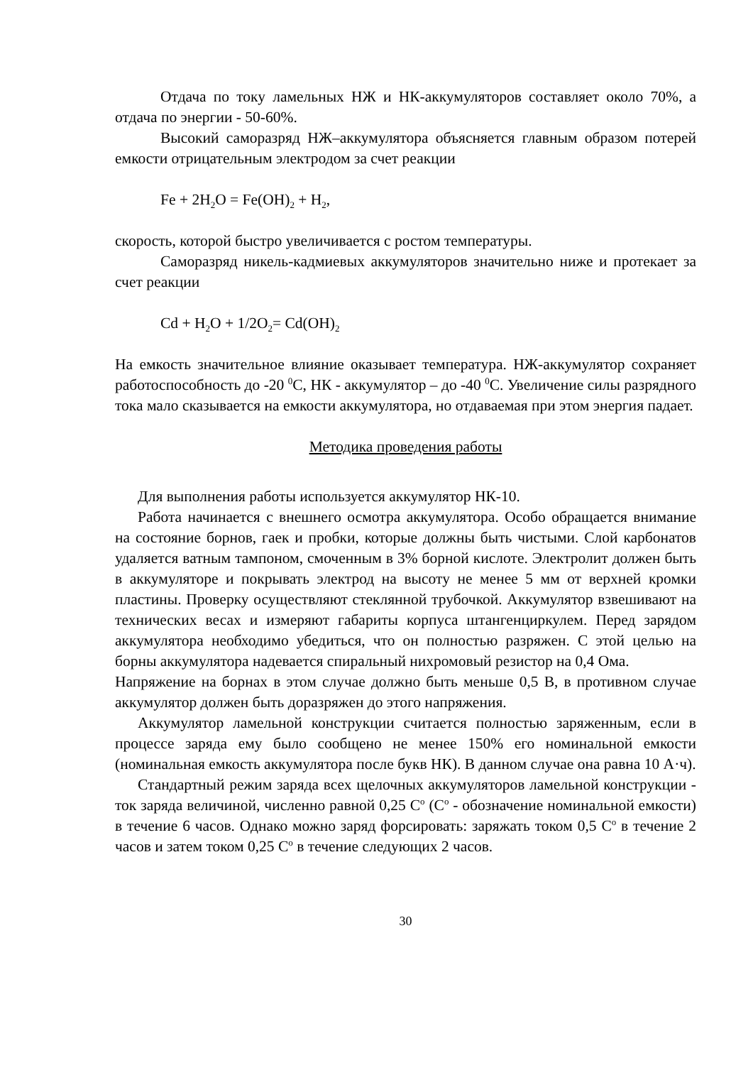Отдача по току ламельных НЖ и НК-аккумуляторов составляет около 70%, а отдача по энергии - 50-60%.
Высокий саморазряд НЖ–аккумулятора объясняется главным образом потерей емкости отрицательным электродом за счет реакции
Fe + 2H<sub>2</sub>O = Fe(OH)<sub>2</sub> + H<sub>2</sub>,
скорость, которой быстро увеличивается с ростом температуры.
Саморазряд никель-кадмиевых аккумуляторов значительно ниже и протекает за счет реакции
Cd + H<sub>2</sub>O + 1/2O<sub>2</sub>= Cd(OH)<sub>2</sub>
На емкость значительное влияние оказывает температура. НЖ-аккумулятор сохраняет работоспособность до -20 <sup>0</sup>С, НК - аккумулятор – до -40 <sup>0</sup>С. Увеличение силы разрядного тока мало сказывается на емкости аккумулятора, но отдаваемая при этом энергия падает.
Методика проведения работы
Для выполнения работы используется аккумулятор НК-10.
Работа начинается с внешнего осмотра аккумулятора. Особо обращается внимание на состояние борнов, гаек и пробки, которые должны быть чистыми. Слой карбонатов удаляется ватным тампоном, смоченным в 3% борной кислоте. Электролит должен быть в аккумуляторе и покрывать электрод на высоту не менее 5 мм от верхней кромки пластины. Проверку осуществляют стеклянной трубочкой. Аккумулятор взвешивают на технических весах и измеряют габариты корпуса штангенциркулем. Перед зарядом аккумулятора необходимо убедиться, что он полностью разряжен. С этой целью на борны аккумулятора надевается спиральный нихромовый резистор на 0,4 Ома.
Напряжение на борнах в этом случае должно быть меньше 0,5 В, в противном случае аккумулятор должен быть доразряжен до этого напряжения.
Аккумулятор ламельной конструкции считается полностью заряженным, если в процессе заряда ему было сообщено не менее 150% его номинальной емкости (номинальная емкость аккумулятора после букв НК). В данном случае она равна 10 А·ч).
Стандартный режим заряда всех щелочных аккумуляторов ламельной конструкции - ток заряда величиной, численно равной 0,25 С<sup>о</sup> (С<sup>о</sup> - обозначение номинальной емкости) в течение 6 часов. Однако можно заряд форсировать: заряжать током 0,5 С<sup>о</sup> в течение 2 часов и затем током 0,25 С<sup>о</sup> в течение следующих 2 часов.
30